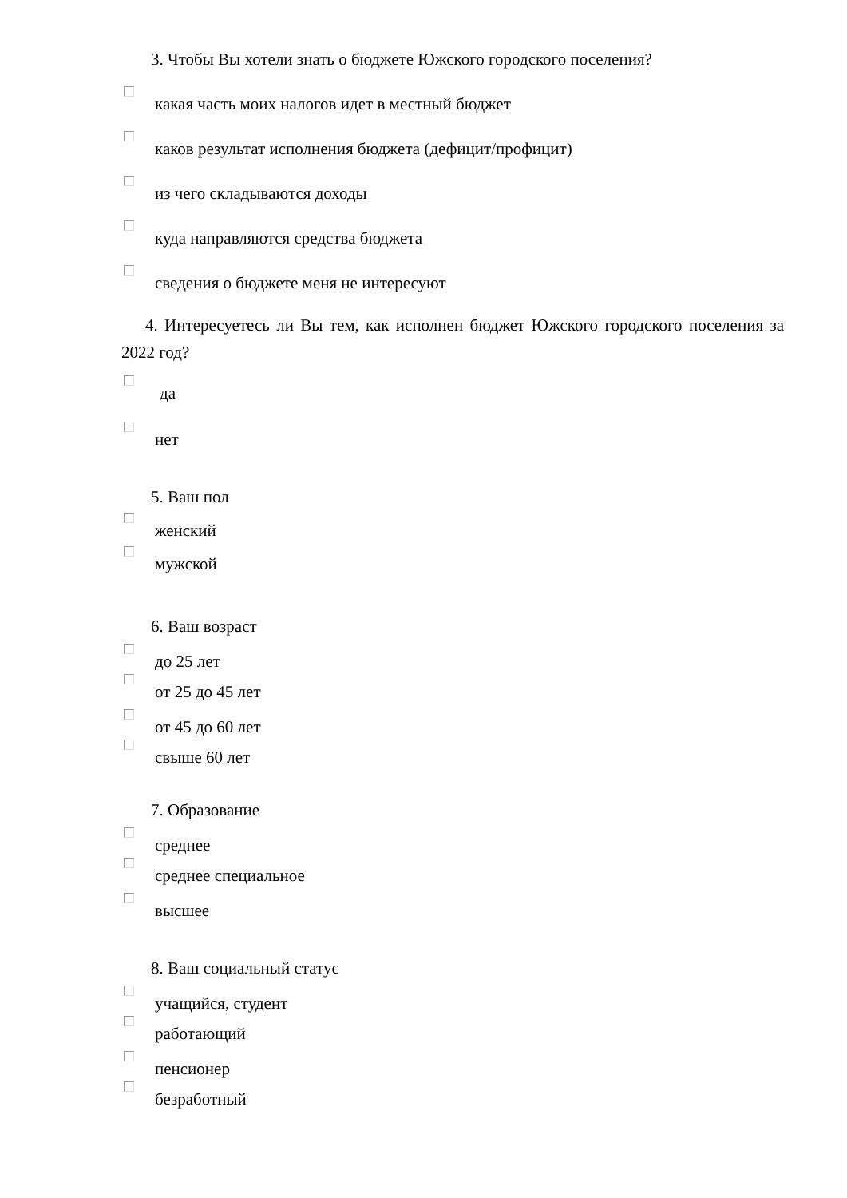3. Чтобы Вы хотели знать о бюджете Южского городского поселения?
какая часть моих налогов идет в местный бюджет
каков результат исполнения бюджета (дефицит/профицит)
из чего складываются доходы
куда направляются средства бюджета
сведения о бюджете меня не интересуют
4. Интересуетесь ли Вы тем, как исполнен бюджет Южского городского поселения за 2022 год?
да
нет
5. Ваш пол
женский
мужской
6. Ваш возраст
до 25 лет
от 25 до 45 лет
от 45 до 60 лет
свыше 60 лет
7. Образование
среднее
среднее специальное
высшее
8. Ваш социальный статус
учащийся, студент
работающий
пенсионер
безработный